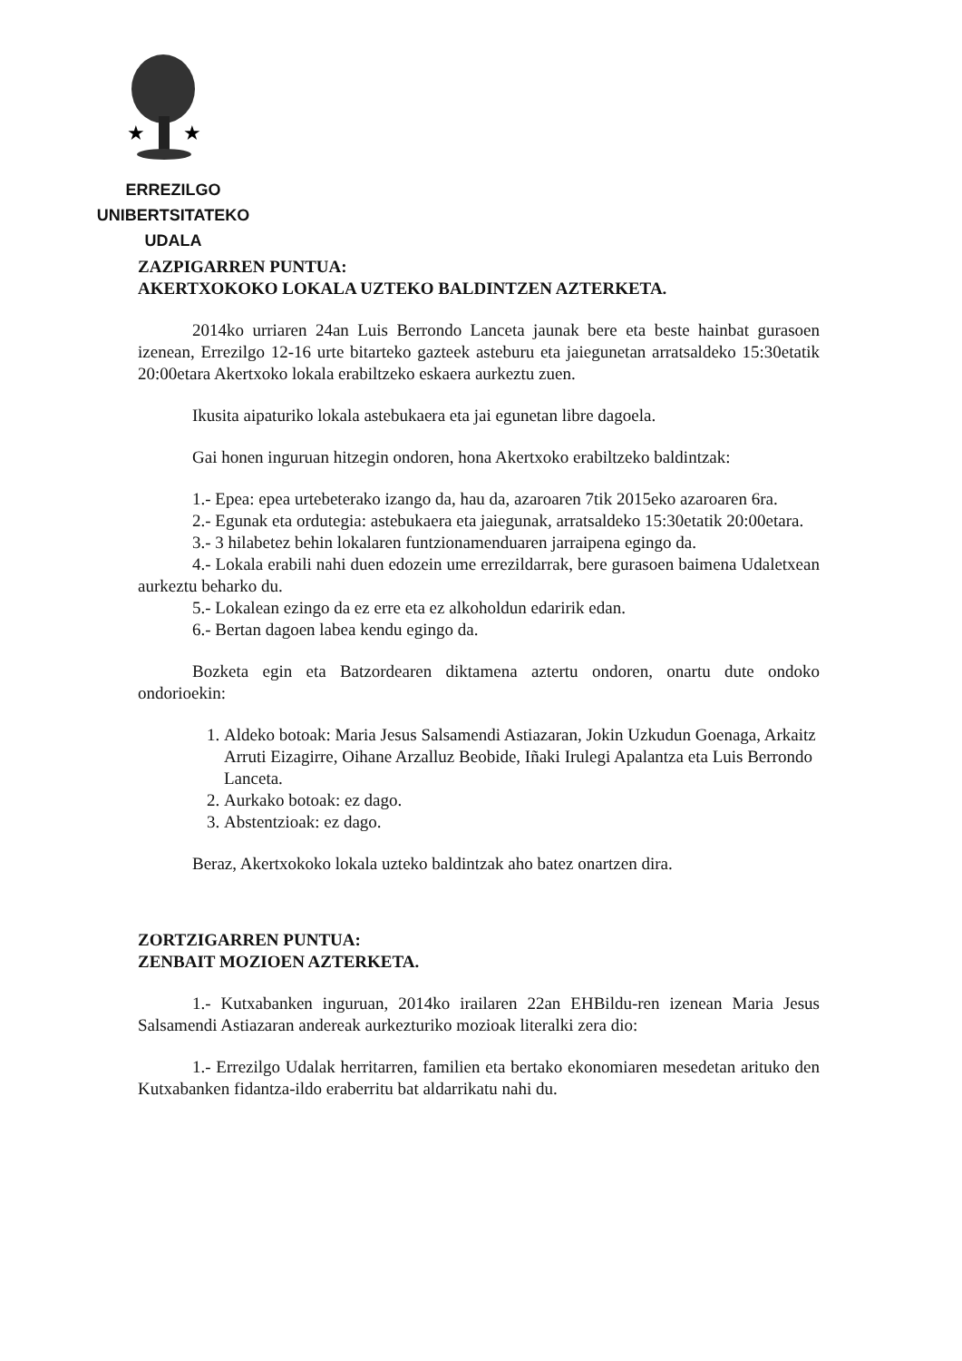★
★
ERREZILGO UNIBERTSITATEKO
UDALA
ZAZPIGARREN PUNTUA:
AKERTXOKOKO LOKALA UZTEKO BALDINTZEN AZTERKETA.
2014ko urriaren 24an Luis Berrondo Lanceta jaunak bere eta beste hainbat gurasoen izenean, Errezilgo 12-16 urte bitarteko gazteek asteburu eta jaiegunetan arratsaldeko 15:30etatik 20:00etara Akertxoko lokala erabiltzeko eskaera aurkeztu zuen.
Ikusita aipaturiko lokala astebukaera eta jai egunetan libre dagoela.
Gai honen inguruan hitzegin ondoren, hona Akertxoko erabiltzeko baldintzak:
1.- Epea: epea urtebeterako izango da, hau da, azaroaren 7tik 2015eko azaroaren 6ra.
2.- Egunak eta ordutegia: astebukaera eta jaiegunak, arratsaldeko 15:30etatik 20:00etara.
3.- 3 hilabetez behin lokalaren funtzionamenduaren jarraipena egingo da.
4.- Lokala erabili nahi duen edozein ume errezildarrak, bere gurasoen baimena Udaletxean aurkeztu beharko du.
5.- Lokalean ezingo da ez erre eta ez alkoholdun edaririk edan.
6.- Bertan dagoen labea kendu egingo da.
Bozketa egin eta Batzordearen diktamena aztertu ondoren, onartu dute ondoko ondorioekin:
1. Aldeko botoak: Maria Jesus Salsamendi Astiazaran, Jokin Uzkudun Goenaga, Arkaitz Arruti Eizagirre, Oihane Arzalluz Beobide, Iñaki Irulegi Apalantza eta Luis Berrondo Lanceta.
2. Aurkako botoak: ez dago.
3. Abstentzioak: ez dago.
Beraz, Akertxokoko lokala uzteko baldintzak aho batez onartzen dira.
ZORTZIGARREN PUNTUA:
ZENBAIT MOZIOEN AZTERKETA.
1.- Kutxabanken inguruan, 2014ko irailaren 22an EHBildu-ren izenean Maria Jesus Salsamendi Astiazaran andereak aurkezturiko mozioak literalki zera dio:
1.- Errezilgo Udalak herritarren, familien eta bertako ekonomiaren mesedetan arituko den Kutxabanken fidantza-ildo eraberritu bat aldarrikatu nahi du.